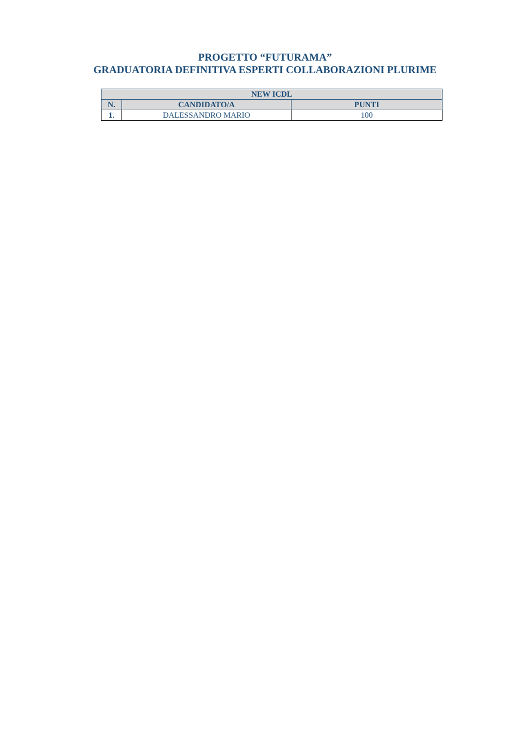PROGETTO “FUTURAMA”
GRADUATORIA DEFINITIVA ESPERTI COLLABORAZIONI PLURIME
| NEW ICDL | | |
| --- | --- | --- |
| N. | CANDIDATO/A | PUNTI |
| 1. | DALESSANDRO MARIO | 100 |